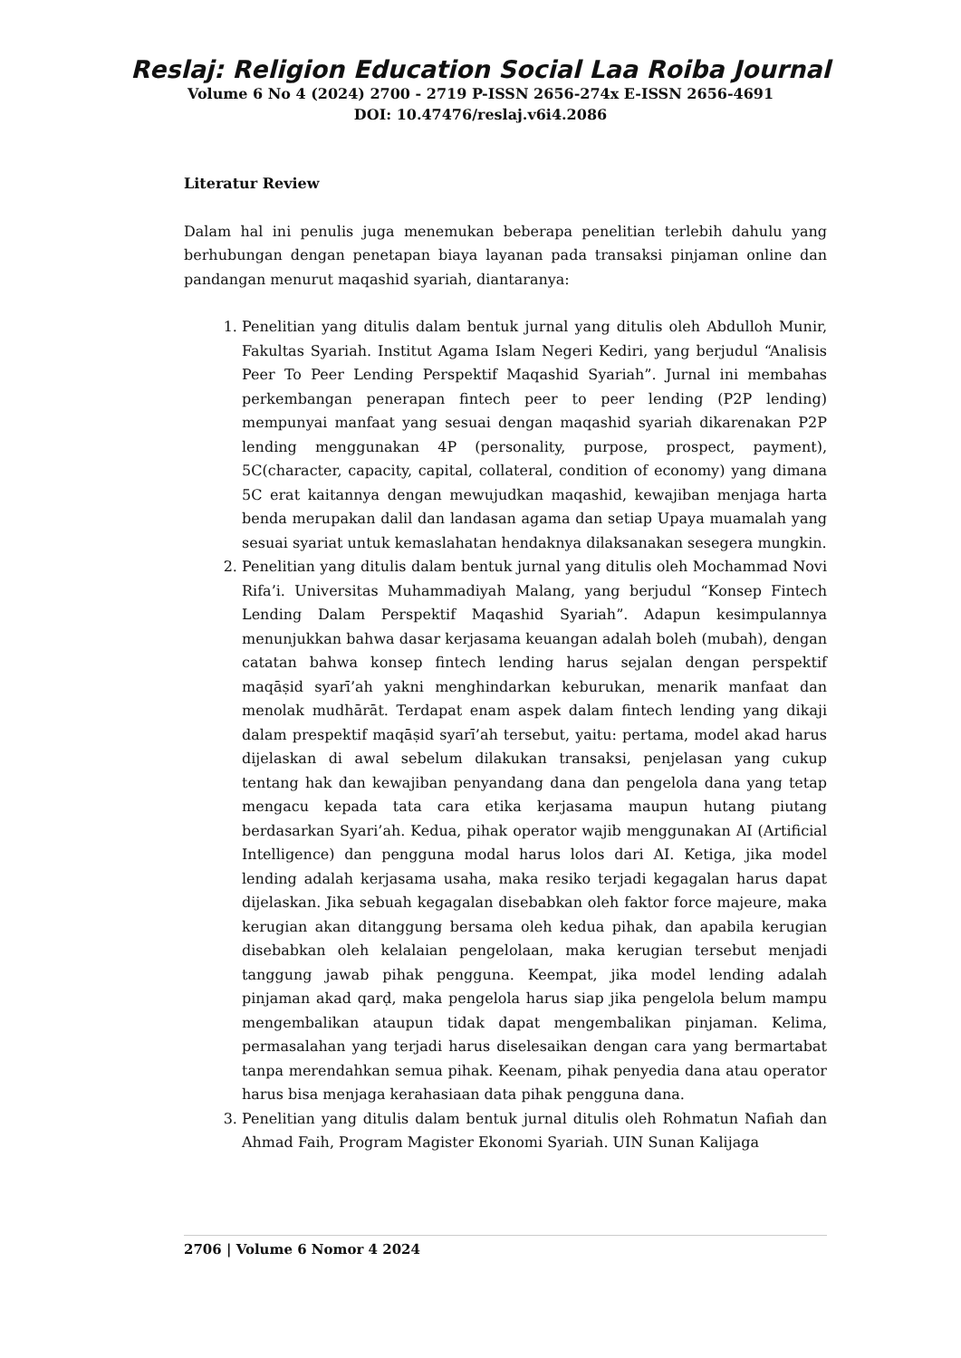Reslaj: Religion Education Social Laa Roiba Journal
Volume 6 No 4 (2024) 2700 - 2719 P-ISSN 2656-274x E-ISSN 2656-4691
DOI: 10.47476/reslaj.v6i4.2086
Literatur Review
Dalam hal ini penulis juga menemukan beberapa penelitian terlebih dahulu yang berhubungan dengan penetapan biaya layanan pada transaksi pinjaman online dan pandangan menurut maqashid syariah, diantaranya:
1. Penelitian yang ditulis dalam bentuk jurnal yang ditulis oleh Abdulloh Munir, Fakultas Syariah. Institut Agama Islam Negeri Kediri, yang berjudul “Analisis Peer To Peer Lending Perspektif Maqashid Syariah”. Jurnal ini membahas perkembangan penerapan fintech peer to peer lending (P2P lending) mempunyai manfaat yang sesuai dengan maqashid syariah dikarenakan P2P lending menggunakan 4P (personality, purpose, prospect, payment), 5C(character, capacity, capital, collateral, condition of economy) yang dimana 5C erat kaitannya dengan mewujudkan maqashid, kewajiban menjaga harta benda merupakan dalil dan landasan agama dan setiap Upaya muamalah yang sesuai syariat untuk kemaslahatan hendaknya dilaksanakan sesegera mungkin.
2. Penelitian yang ditulis dalam bentuk jurnal yang ditulis oleh Mochammad Novi Rifa’i. Universitas Muhammadiyah Malang, yang berjudul “Konsep Fintech Lending Dalam Perspektif Maqashid Syariah”. Adapun kesimpulannya menunjukkan bahwa dasar kerjasama keuangan adalah boleh (mubah), dengan catatan bahwa konsep fintech lending harus sejalan dengan perspektif maqāṣid syarī’ah yakni menghindarkan keburukan, menarik manfaat dan menolak mudhārāt. Terdapat enam aspek dalam fintech lending yang dikaji dalam prespektif maqāṣid syarī’ah tersebut, yaitu: pertama, model akad harus dijelaskan di awal sebelum dilakukan transaksi, penjelasan yang cukup tentang hak dan kewajiban penyandang dana dan pengelola dana yang tetap mengacu kepada tata cara etika kerjasama maupun hutang piutang berdasarkan Syari’ah. Kedua, pihak operator wajib menggunakan AI (Artificial Intelligence) dan pengguna modal harus lolos dari AI. Ketiga, jika model lending adalah kerjasama usaha, maka resiko terjadi kegagalan harus dapat dijelaskan. Jika sebuah kegagalan disebabkan oleh faktor force majeure, maka kerugian akan ditanggung bersama oleh kedua pihak, dan apabila kerugian disebabkan oleh kelalaian pengelolaan, maka kerugian tersebut menjadi tanggung jawab pihak pengguna. Keempat, jika model lending adalah pinjaman akad qarḍ, maka pengelola harus siap jika pengelola belum mampu mengembalikan ataupun tidak dapat mengembalikan pinjaman. Kelima, permasalahan yang terjadi harus diselesaikan dengan cara yang bermartabat tanpa merendahkan semua pihak. Keenam, pihak penyedia dana atau operator harus bisa menjaga kerahasiaan data pihak pengguna dana.
3. Penelitian yang ditulis dalam bentuk jurnal ditulis oleh Rohmatun Nafiah dan Ahmad Faih, Program Magister Ekonomi Syariah. UIN Sunan Kalijaga
2706 | Volume 6 Nomor 4 2024